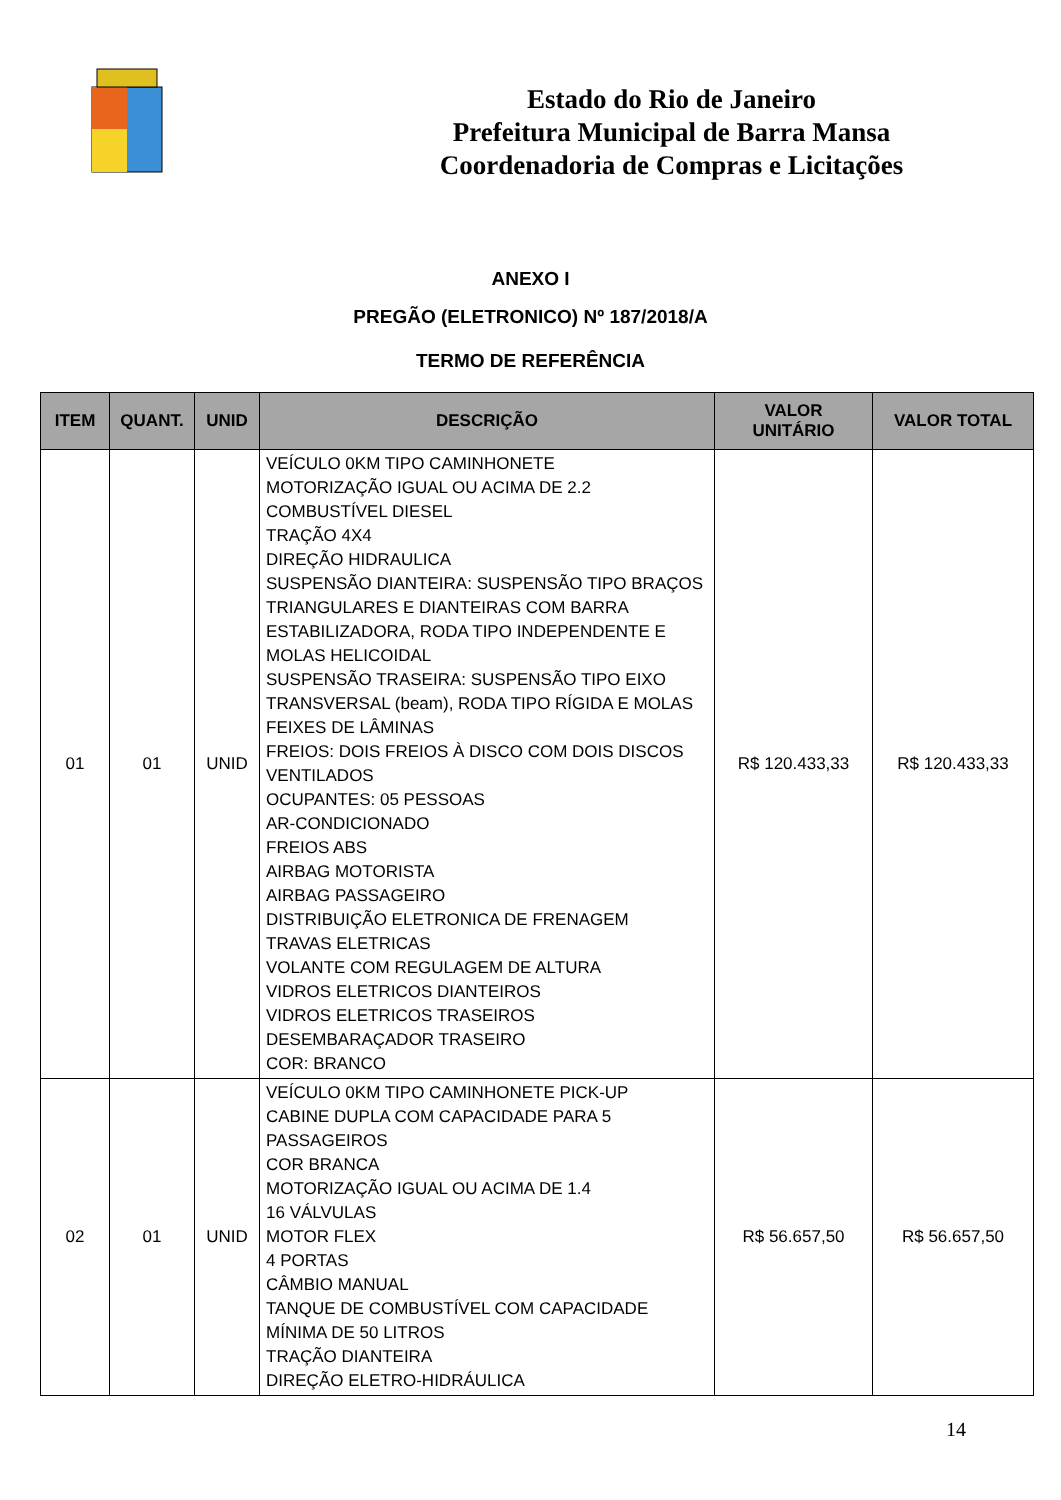Estado do Rio de Janeiro
Prefeitura Municipal de Barra Mansa
Coordenadoria de Compras e Licitações
ANEXO I
PREGÃO (ELETRONICO) Nº 187/2018/A
TERMO DE REFERÊNCIA
| ITEM | QUANT. | UNID | DESCRIÇÃO | VALOR UNITÁRIO | VALOR TOTAL |
| --- | --- | --- | --- | --- | --- |
| 01 | 01 | UNID | VEÍCULO 0KM TIPO CAMINHONETE MOTORIZAÇÃO IGUAL OU ACIMA DE 2.2 COMBUSTÍVEL DIESEL TRAÇÃO 4X4 DIREÇÃO HIDRAULICA SUSPENSÃO DIANTEIRA: SUSPENSÃO TIPO BRAÇOS TRIANGULARES E DIANTEIRAS COM BARRA ESTABILIZADORA, RODA TIPO INDEPENDENTE E MOLAS HELICOIDAL SUSPENSÃO TRASEIRA: SUSPENSÃO TIPO EIXO TRANSVERSAL (beam), RODA TIPO RÍGIDA E MOLAS FEIXES DE LÂMINAS FREIOS: DOIS FREIOS À DISCO COM DOIS DISCOS VENTILADOS OCUPANTES: 05 PESSOAS AR-CONDICIONADO FREIOS ABS AIRBAG MOTORISTA AIRBAG PASSAGEIRO DISTRIBUIÇÃO ELETRONICA DE FRENAGEM TRAVAS ELETRICAS VOLANTE COM REGULAGEM DE ALTURA VIDROS ELETRICOS DIANTEIROS VIDROS ELETRICOS TRASEIROS DESEMBARAÇADOR TRASEIRO COR: BRANCO | R$ 120.433,33 | R$ 120.433,33 |
| 02 | 01 | UNID | VEÍCULO 0KM TIPO CAMINHONETE PICK-UP CABINE DUPLA COM CAPACIDADE PARA 5 PASSAGEIROS COR BRANCA MOTORIZAÇÃO IGUAL OU ACIMA DE 1.4 16 VÁLVULAS MOTOR FLEX 4 PORTAS CÂMBIO MANUAL TANQUE DE COMBUSTÍVEL COM CAPACIDADE MÍNIMA DE 50 LITROS TRAÇÃO DIANTEIRA DIREÇÃO ELETRO-HIDRÁULICA | R$ 56.657,50 | R$ 56.657,50 |
14